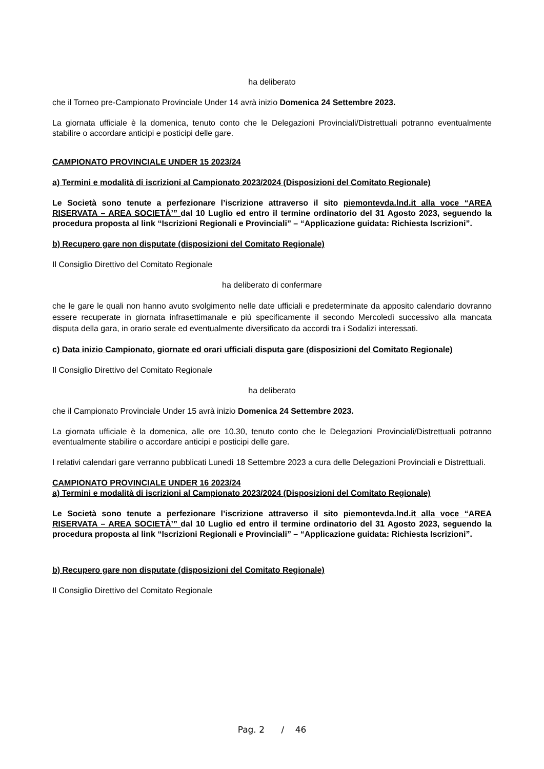ha deliberato
che il Torneo pre-Campionato Provinciale Under 14 avrà inizio Domenica 24 Settembre 2023.
La giornata ufficiale è la domenica, tenuto conto che le Delegazioni Provinciali/Distrettuali potranno eventualmente stabilire o accordare anticipi e posticipi delle gare.
CAMPIONATO PROVINCIALE UNDER 15 2023/24
a) Termini e modalità di iscrizioni al Campionato 2023/2024 (Disposizioni del Comitato Regionale)
Le Società sono tenute a perfezionare l’iscrizione attraverso il sito piemontevda.lnd.it alla voce “AREA RISERVATA – AREA SOCIETÀ’” dal 10 Luglio ed entro il termine ordinatorio del 31 Agosto 2023, seguendo la procedura proposta al link “Iscrizioni Regionali e Provinciali” – “Applicazione guidata: Richiesta Iscrizioni”.
b) Recupero gare non disputate (disposizioni del Comitato Regionale)
Il Consiglio Direttivo del Comitato Regionale
ha deliberato di confermare
che le gare le quali non hanno avuto svolgimento nelle date ufficiali e predeterminate da apposito calendario dovranno essere recuperate in giornata infrasettimanale e più specificamente il secondo Mercoledì successivo alla mancata disputa della gara, in orario serale ed eventualmente diversificato da accordi tra i Sodalizi interessati.
c) Data inizio Campionato, giornate ed orari ufficiali disputa gare (disposizioni del Comitato Regionale)
Il Consiglio Direttivo del Comitato Regionale
ha deliberato
che il Campionato Provinciale Under 15 avrà inizio Domenica 24 Settembre 2023.
La giornata ufficiale è la domenica, alle ore 10.30, tenuto conto che le Delegazioni Provinciali/Distrettuali potranno eventualmente stabilire o accordare anticipi e posticipi delle gare.
I relativi calendari gare verranno pubblicati Lunedì 18 Settembre 2023 a cura delle Delegazioni Provinciali e Distrettuali.
CAMPIONATO PROVINCIALE UNDER 16 2023/24
a) Termini e modalità di iscrizioni al Campionato 2023/2024 (Disposizioni del Comitato Regionale)
Le Società sono tenute a perfezionare l’iscrizione attraverso il sito piemontevda.lnd.it alla voce “AREA RISERVATA – AREA SOCIETÀ’” dal 10 Luglio ed entro il termine ordinatorio del 31 Agosto 2023, seguendo la procedura proposta al link “Iscrizioni Regionali e Provinciali” – “Applicazione guidata: Richiesta Iscrizioni”.
b) Recupero gare non disputate (disposizioni del Comitato Regionale)
Il Consiglio Direttivo del Comitato Regionale
Pag. 2 / 46